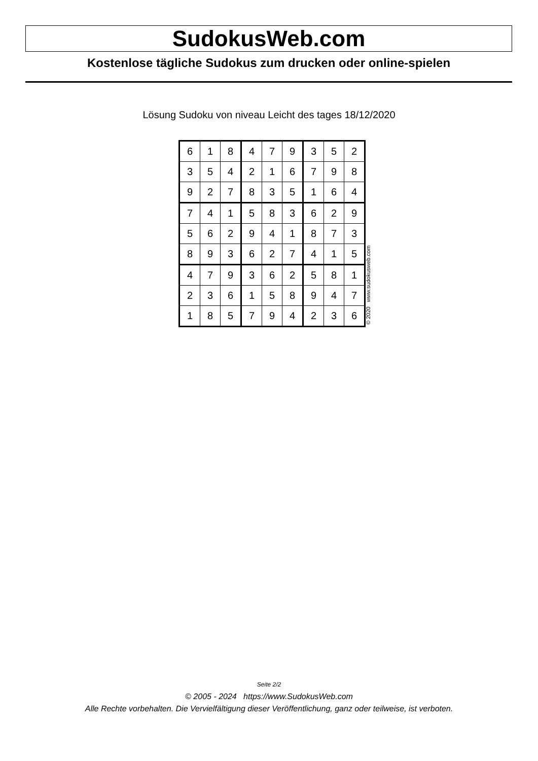SudokusWeb.com
Kostenlose tägliche Sudokus zum drucken oder online-spielen
Lösung Sudoku von niveau Leicht des tages 18/12/2020
| 6 | 1 | 8 | 4 | 7 | 9 | 3 | 5 | 2 |
| 3 | 5 | 4 | 2 | 1 | 6 | 7 | 9 | 8 |
| 9 | 2 | 7 | 8 | 3 | 5 | 1 | 6 | 4 |
| 7 | 4 | 1 | 5 | 8 | 3 | 6 | 2 | 9 |
| 5 | 6 | 2 | 9 | 4 | 1 | 8 | 7 | 3 |
| 8 | 9 | 3 | 6 | 2 | 7 | 4 | 1 | 5 |
| 4 | 7 | 9 | 3 | 6 | 2 | 5 | 8 | 1 |
| 2 | 3 | 6 | 1 | 5 | 8 | 9 | 4 | 7 |
| 1 | 8 | 5 | 7 | 9 | 4 | 2 | 3 | 6 |
© 2020 www.sudokusweb.com
Seite 2/2
© 2005 - 2024 https://www.SudokusWeb.com
Alle Rechte vorbehalten. Die Vervielfältigung dieser Veröffentlichung, ganz oder teilweise, ist verboten.